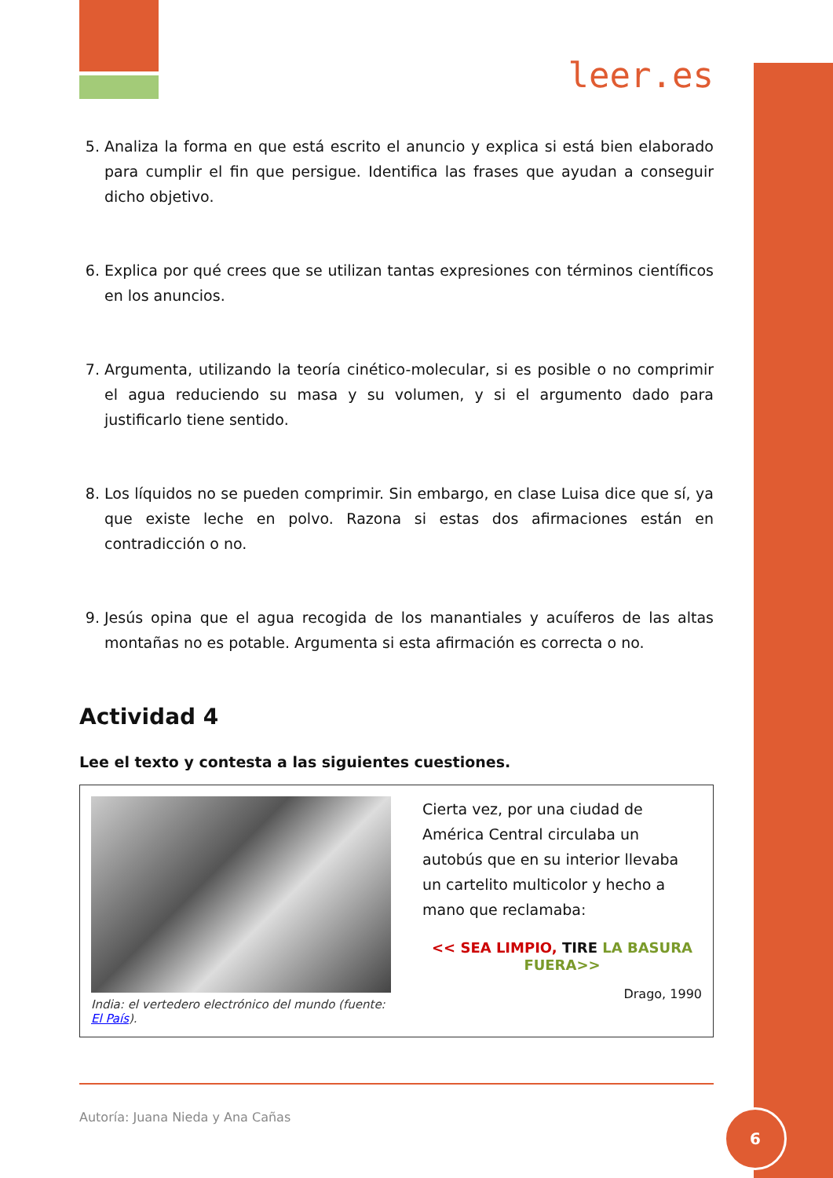leer.es
5. Analiza la forma en que está escrito el anuncio y explica si está bien elaborado para cumplir el fin que persigue. Identifica las frases que ayudan a conseguir dicho objetivo.
6. Explica por qué crees que se utilizan tantas expresiones con términos científicos en los anuncios.
7. Argumenta, utilizando la teoría cinético-molecular, si es posible o no comprimir el agua reduciendo su masa y su volumen, y si el argumento dado para justificarlo tiene sentido.
8. Los líquidos no se pueden comprimir. Sin embargo, en clase Luisa dice que sí, ya que existe leche en polvo. Razona si estas dos afirmaciones están en contradicción o no.
9. Jesús opina que el agua recogida de los manantiales y acuíferos de las altas montañas no es potable. Argumenta si esta afirmación es correcta o no.
Actividad 4
Lee el texto y contesta a las siguientes cuestiones.
India: el vertedero electrónico del mundo (fuente: El País).
Cierta vez, por una ciudad de América Central circulaba un autobús que en su interior llevaba un cartelito multicolor y hecho a mano que reclamaba:
<< SEA LIMPIO, TIRE LA BASURA FUERA>>
Drago, 1990
Autoría: Juana Nieda y Ana Cañas
6